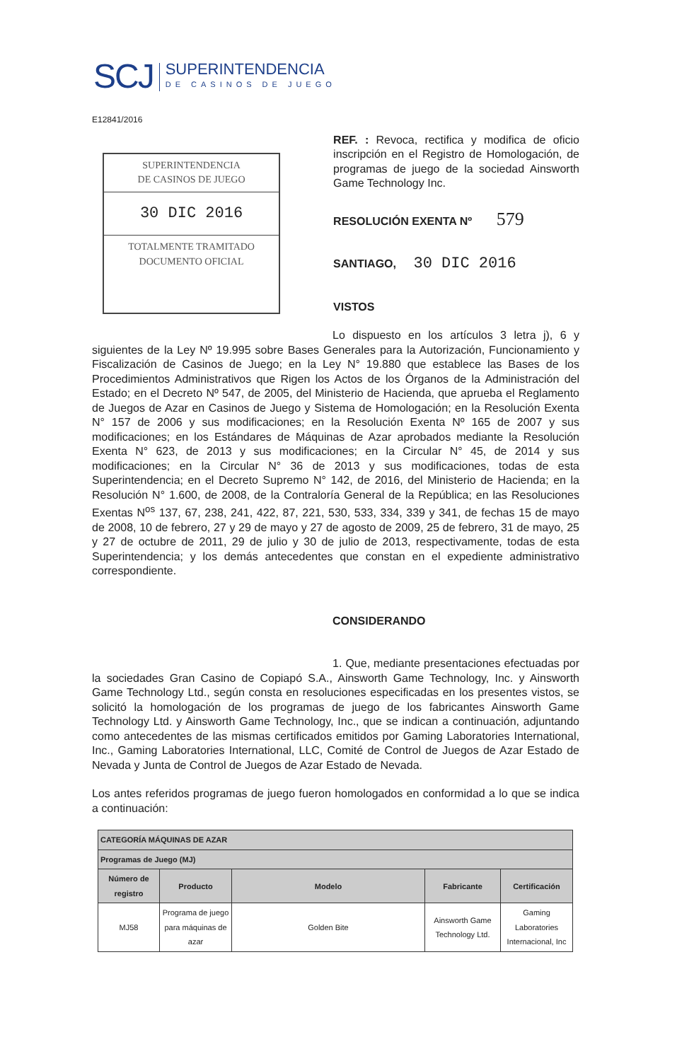SCJ
SUPERINTENDENCIA
DE CASINOS DE JUEGO
E12841/2016
SUPERINTENDENCIA
DE CASINOS DE JUEGO
30 DIC 2016
TOTALMENTE TRAMITADO
DOCUMENTO OFICIAL
REF. : Revoca, rectifica y modifica de oficio inscripción en el Registro de Homologación, de programas de juego de la sociedad Ainsworth Game Technology Inc.
RESOLUCIÓN EXENTA Nº 579
SANTIAGO, 30 DIC 2016
VISTOS
Lo dispuesto en los artículos 3 letra j), 6 y siguientes de la Ley Nº 19.995 sobre Bases Generales para la Autorización, Funcionamiento y Fiscalización de Casinos de Juego; en la Ley N° 19.880 que establece las Bases de los Procedimientos Administrativos que Rigen los Actos de los Órganos de la Administración del Estado; en el Decreto Nº 547, de 2005, del Ministerio de Hacienda, que aprueba el Reglamento de Juegos de Azar en Casinos de Juego y Sistema de Homologación; en la Resolución Exenta N° 157 de 2006 y sus modificaciones; en la Resolución Exenta Nº 165 de 2007 y sus modificaciones; en los Estándares de Máquinas de Azar aprobados mediante la Resolución Exenta N° 623, de 2013 y sus modificaciones; en la Circular N° 45, de 2014 y sus modificaciones; en la Circular N° 36 de 2013 y sus modificaciones, todas de esta Superintendencia; en el Decreto Supremo N° 142, de 2016, del Ministerio de Hacienda; en la Resolución N° 1.600, de 2008, de la Contraloría General de la República; en las Resoluciones Exentas N<sup>os</sup> 137, 67, 238, 241, 422, 87, 221, 530, 533, 334, 339 y 341, de fechas 15 de mayo de 2008, 10 de febrero, 27 y 29 de mayo y 27 de agosto de 2009, 25 de febrero, 31 de mayo, 25 y 27 de octubre de 2011, 29 de julio y 30 de julio de 2013, respectivamente, todas de esta Superintendencia; y los demás antecedentes que constan en el expediente administrativo correspondiente.
CONSIDERANDO
1. Que, mediante presentaciones efectuadas por la sociedades Gran Casino de Copiapó S.A., Ainsworth Game Technology, Inc. y Ainsworth Game Technology Ltd., según consta en resoluciones especificadas en los presentes vistos, se solicitó la homologación de los programas de juego de los fabricantes Ainsworth Game Technology Ltd. y Ainsworth Game Technology, Inc., que se indican a continuación, adjuntando como antecedentes de las mismas certificados emitidos por Gaming Laboratories International, Inc., Gaming Laboratories International, LLC, Comité de Control de Juegos de Azar Estado de Nevada y Junta de Control de Juegos de Azar Estado de Nevada.
Los antes referidos programas de juego fueron homologados en conformidad a lo que se indica a continuación:
| CATEGORÍA MÁQUINAS DE AZAR | | | | |
| Programas de Juego (MJ) | | | | |
| Número de registro | Producto | Modelo | Fabricante | Certificación |
| MJ58 | Programa de juego para máquinas de azar | Golden Bite | Ainsworth Game Technology Ltd. | Gaming Laboratories Internacional, Inc |